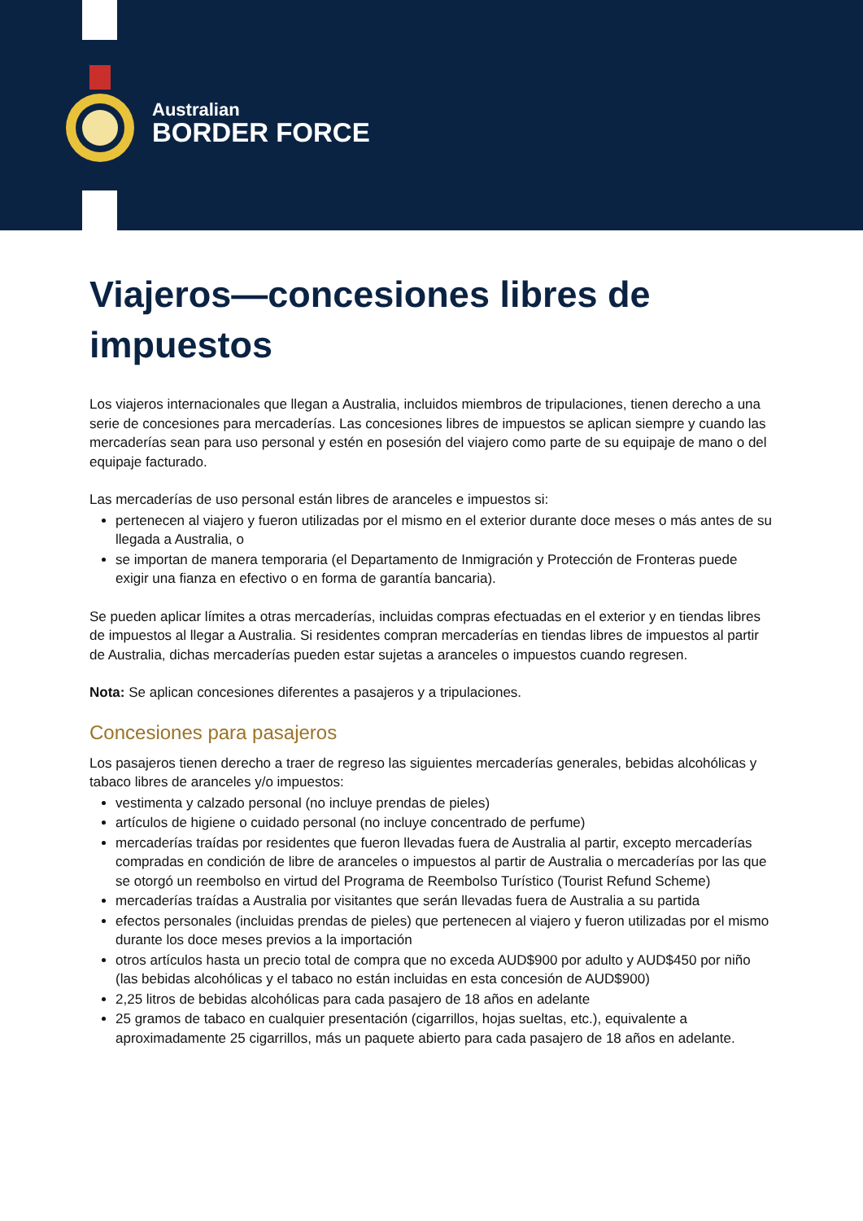Australian
BORDER FORCE
Viajeros—concesiones libres de impuestos
Los viajeros internacionales que llegan a Australia, incluidos miembros de tripulaciones, tienen derecho a una serie de concesiones para mercaderías. Las concesiones libres de impuestos se aplican siempre y cuando las mercaderías sean para uso personal y estén en posesión del viajero como parte de su equipaje de mano o del equipaje facturado.
Las mercaderías de uso personal están libres de aranceles e impuestos si:
pertenecen al viajero y fueron utilizadas por el mismo en el exterior durante doce meses o más antes de su llegada a Australia, o
se importan de manera temporaria (el Departamento de Inmigración y Protección de Fronteras puede exigir una fianza en efectivo o en forma de garantía bancaria).
Se pueden aplicar límites a otras mercaderías, incluidas compras efectuadas en el exterior y en tiendas libres de impuestos al llegar a Australia. Si residentes compran mercaderías en tiendas libres de impuestos al partir de Australia, dichas mercaderías pueden estar sujetas a aranceles o impuestos cuando regresen.
Nota: Se aplican concesiones diferentes a pasajeros y a tripulaciones.
Concesiones para pasajeros
Los pasajeros tienen derecho a traer de regreso las siguientes mercaderías generales, bebidas alcohólicas y tabaco libres de aranceles y/o impuestos:
vestimenta y calzado personal (no incluye prendas de pieles)
artículos de higiene o cuidado personal (no incluye concentrado de perfume)
mercaderías traídas por residentes que fueron llevadas fuera de Australia al partir, excepto mercaderías compradas en condición de libre de aranceles o impuestos al partir de Australia o mercaderías por las que se otorgó un reembolso en virtud del Programa de Reembolso Turístico (Tourist Refund Scheme)
mercaderías traídas a Australia por visitantes que serán llevadas fuera de Australia a su partida
efectos personales (incluidas prendas de pieles) que pertenecen al viajero y fueron utilizadas por el mismo durante los doce meses previos a la importación
otros artículos hasta un precio total de compra que no exceda AUD$900 por adulto y AUD$450 por niño (las bebidas alcohólicas y el tabaco no están incluidas en esta concesión de AUD$900)
2,25 litros de bebidas alcohólicas para cada pasajero de 18 años en adelante
25 gramos de tabaco en cualquier presentación (cigarrillos, hojas sueltas, etc.), equivalente a aproximadamente 25 cigarrillos, más un paquete abierto para cada pasajero de 18 años en adelante.